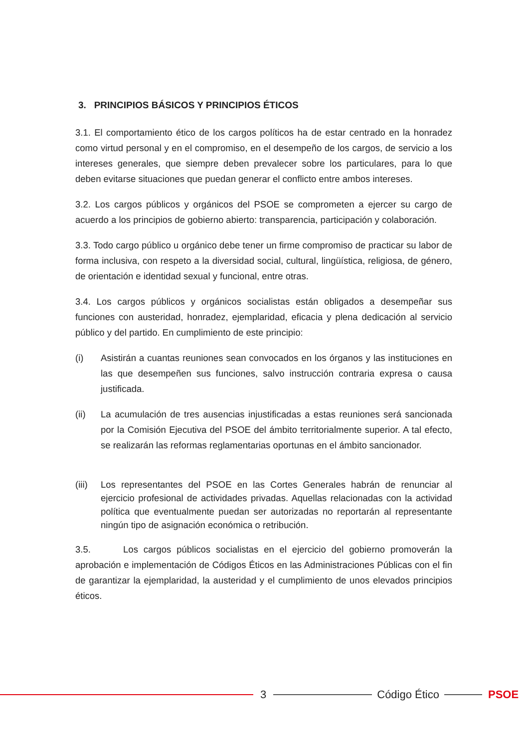3. PRINCIPIOS BÁSICOS Y PRINCIPIOS ÉTICOS
3.1. El comportamiento ético de los cargos políticos ha de estar centrado en la honradez como virtud personal y en el compromiso, en el desempeño de los cargos, de servicio a los intereses generales, que siempre deben prevalecer sobre los particulares, para lo que deben evitarse situaciones que puedan generar el conflicto entre ambos intereses.
3.2. Los cargos públicos y orgánicos del PSOE se comprometen a ejercer su cargo de acuerdo a los principios de gobierno abierto: transparencia, participación y colaboración.
3.3. Todo cargo público u orgánico debe tener un firme compromiso de practicar su labor de forma inclusiva, con respeto a la diversidad social, cultural, lingüística, religiosa, de género, de orientación e identidad sexual y funcional, entre otras.
3.4. Los cargos públicos y orgánicos socialistas están obligados a desempeñar sus funciones con austeridad, honradez, ejemplaridad, eficacia y plena dedicación al servicio público y del partido. En cumplimiento de este principio:
(i) Asistirán a cuantas reuniones sean convocados en los órganos y las instituciones en las que desempeñen sus funciones, salvo instrucción contraria expresa o causa justificada.
(ii) La acumulación de tres ausencias injustificadas a estas reuniones será sancionada por la Comisión Ejecutiva del PSOE del ámbito territorialmente superior. A tal efecto, se realizarán las reformas reglamentarias oportunas en el ámbito sancionador.
(iii) Los representantes del PSOE en las Cortes Generales habrán de renunciar al ejercicio profesional de actividades privadas. Aquellas relacionadas con la actividad política que eventualmente puedan ser autorizadas no reportarán al representante ningún tipo de asignación económica o retribución.
3.5. Los cargos públicos socialistas en el ejercicio del gobierno promoverán la aprobación e implementación de Códigos Éticos en las Administraciones Públicas con el fin de garantizar la ejemplaridad, la austeridad y el cumplimiento de unos elevados principios éticos.
3 Código Ético PSOE